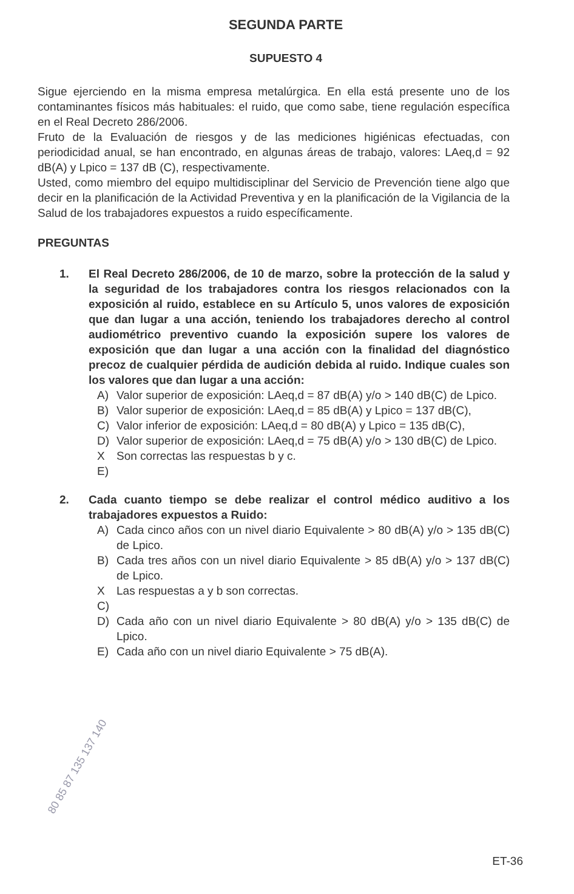SEGUNDA PARTE
SUPUESTO 4
Sigue ejerciendo en la misma empresa metalúrgica. En ella está presente uno de los contaminantes físicos más habituales: el ruido, que como sabe, tiene regulación específica en el Real Decreto 286/2006.
Fruto de la Evaluación de riesgos y de las mediciones higiénicas efectuadas, con periodicidad anual, se han encontrado, en algunas áreas de trabajo, valores: LAeq,d = 92 dB(A) y Lpico = 137 dB (C), respectivamente.
Usted, como miembro del equipo multidisciplinar del Servicio de Prevención tiene algo que decir en la planificación de la Actividad Preventiva y en la planificación de la Vigilancia de la Salud de los trabajadores expuestos a ruido específicamente.
PREGUNTAS
1. El Real Decreto 286/2006, de 10 de marzo, sobre la protección de la salud y la seguridad de los trabajadores contra los riesgos relacionados con la exposición al ruido, establece en su Artículo 5, unos valores de exposición que dan lugar a una acción, teniendo los trabajadores derecho al control audiométrico preventivo cuando la exposición supere los valores de exposición que dan lugar a una acción con la finalidad del diagnóstico precoz de cualquier pérdida de audición debida al ruido. Indique cuales son los valores que dan lugar a una acción:
A) Valor superior de exposición: LAeq,d = 87 dB(A) y/o > 140 dB(C) de Lpico.
B) Valor superior de exposición: LAeq,d = 85 dB(A) y Lpico = 137 dB(C),
C) Valor inferior de exposición: LAeq,d = 80 dB(A) y Lpico = 135 dB(C),
D) Valor superior de exposición: LAeq,d = 75 dB(A) y/o > 130 dB(C) de Lpico.
X E) Son correctas las respuestas b y c.
2. Cada cuanto tiempo se debe realizar el control médico auditivo a los trabajadores expuestos a Ruido:
A) Cada cinco años con un nivel diario Equivalente > 80 dB(A) y/o > 135 dB(C) de Lpico.
B) Cada tres años con un nivel diario Equivalente > 85 dB(A) y/o > 137 dB(C) de Lpico.
X C) Las respuestas a y b son correctas.
D) Cada año con un nivel diario Equivalente > 80 dB(A) y/o > 135 dB(C) de Lpico.
E) Cada año con un nivel diario Equivalente > 75 dB(A).
80 85 87 135 137 140
ET-36